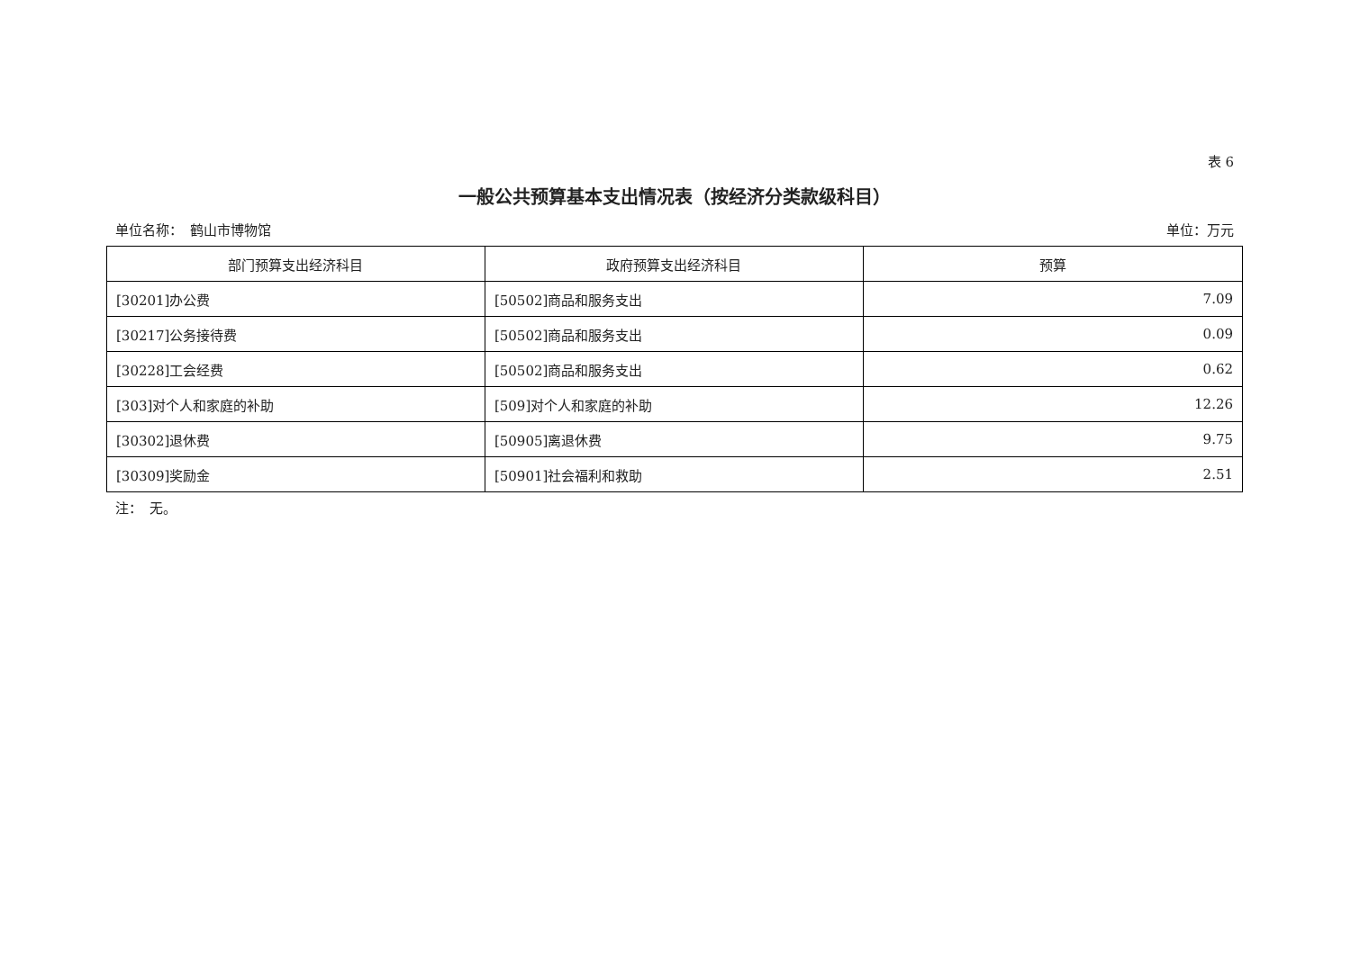表 6
一般公共预算基本支出情况表（按经济分类款级科目）
单位名称：　鹤山市博物馆 单位：万元
| 部门预算支出经济科目 | 政府预算支出经济科目 | 预算 |
| --- | --- | --- |
| [30201]办公费 | [50502]商品和服务支出 | 7.09 |
| [30217]公务接待费 | [50502]商品和服务支出 | 0.09 |
| [30228]工会经费 | [50502]商品和服务支出 | 0.62 |
| [303]对个人和家庭的补助 | [509]对个人和家庭的补助 | 12.26 |
| [30302]退休费 | [50905]离退休费 | 9.75 |
| [30309]奖励金 | [50901]社会福利和救助 | 2.51 |
注：　无。